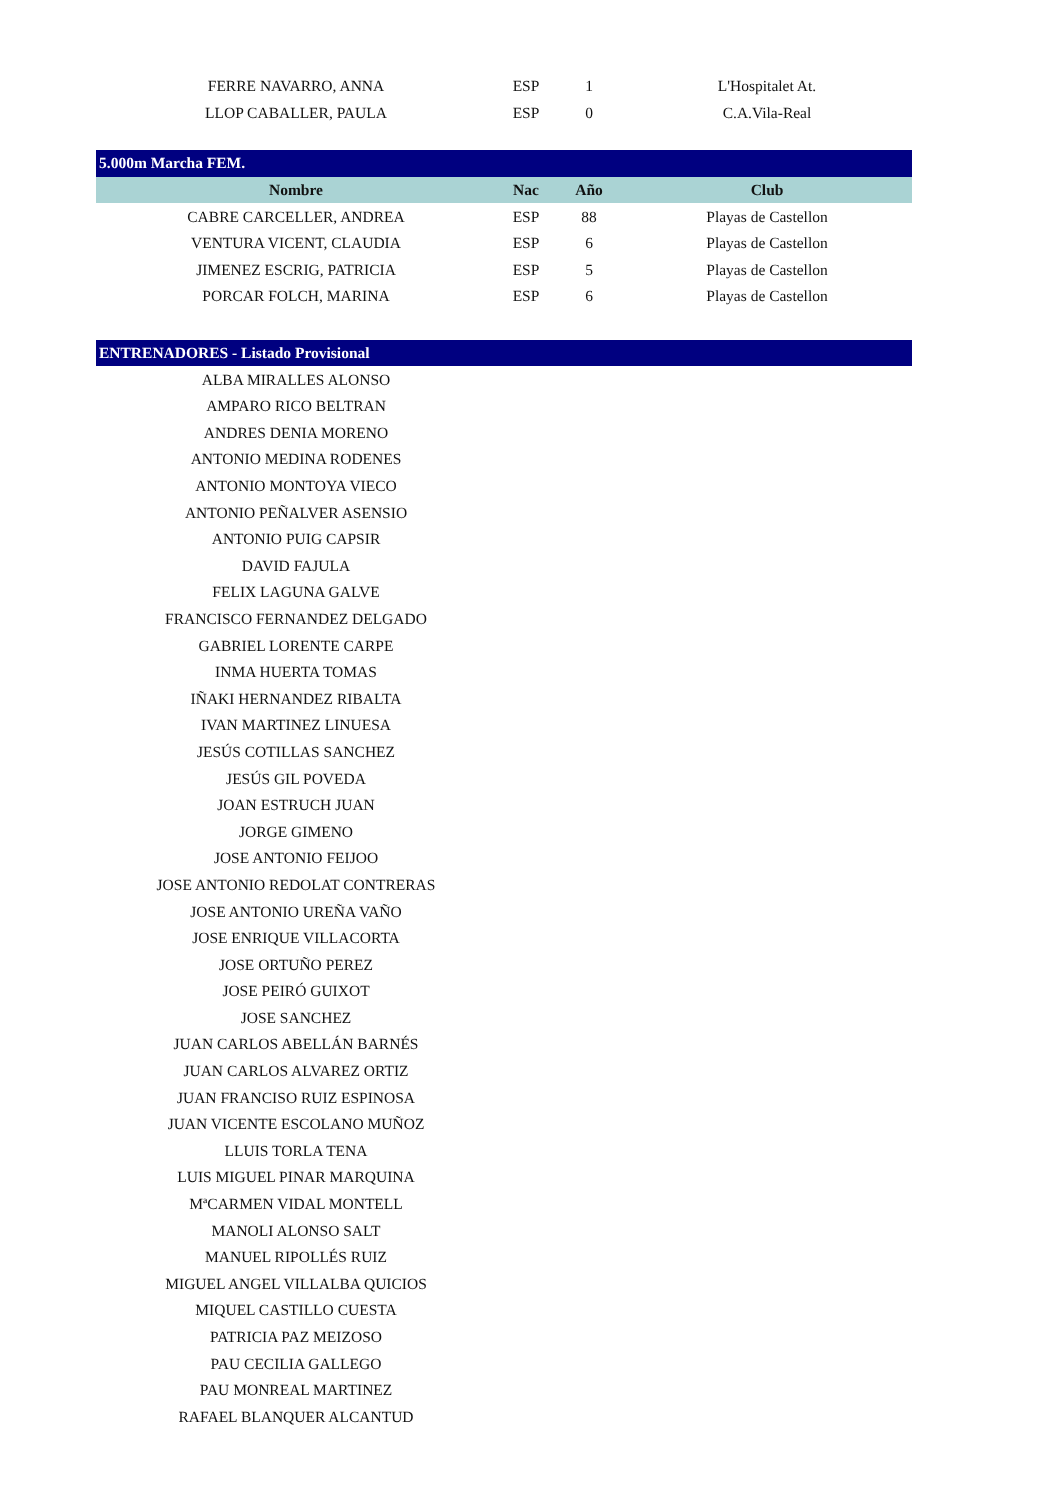| FERRE NAVARRO, ANNA | ESP | 1 | L'Hospitalet At. |
| LLOP CABALLER, PAULA | ESP | 0 | C.A.Vila-Real |
| 5.000m Marcha FEM. | | | |
| Nombre | Nac | Año | Club |
| CABRE CARCELLER, ANDREA | ESP | 88 | Playas de Castellon |
| VENTURA VICENT, CLAUDIA | ESP | 6 | Playas de Castellon |
| JIMENEZ ESCRIG, PATRICIA | ESP | 5 | Playas de Castellon |
| PORCAR FOLCH, MARINA | ESP | 6 | Playas de Castellon |
| ENTRENADORES - Listado Provisional | | | |
| ALBA MIRALLES ALONSO | | | |
| AMPARO RICO BELTRAN | | | |
| ANDRES DENIA MORENO | | | |
| ANTONIO MEDINA RODENES | | | |
| ANTONIO MONTOYA VIECO | | | |
| ANTONIO PEÑALVER ASENSIO | | | |
| ANTONIO PUIG CAPSIR | | | |
| DAVID FAJULA | | | |
| FELIX LAGUNA GALVE | | | |
| FRANCISCO FERNANDEZ DELGADO | | | |
| GABRIEL LORENTE CARPE | | | |
| INMA HUERTA TOMAS | | | |
| IÑAKI HERNANDEZ RIBALTA | | | |
| IVAN MARTINEZ LINUESA | | | |
| JESÚS COTILLAS SANCHEZ | | | |
| JESÚS GIL POVEDA | | | |
| JOAN ESTRUCH JUAN | | | |
| JORGE GIMENO | | | |
| JOSE ANTONIO FEIJOO | | | |
| JOSE ANTONIO REDOLAT CONTRERAS | | | |
| JOSE ANTONIO UREÑA VAÑO | | | |
| JOSE ENRIQUE VILLACORTA | | | |
| JOSE ORTUÑO PEREZ | | | |
| JOSE PEIRÓ GUIXOT | | | |
| JOSE SANCHEZ | | | |
| JUAN CARLOS ABELLÁN BARNÉS | | | |
| JUAN CARLOS ALVAREZ ORTIZ | | | |
| JUAN FRANCISO RUIZ ESPINOSA | | | |
| JUAN VICENTE ESCOLANO MUÑOZ | | | |
| LLUIS TORLA TENA | | | |
| LUIS MIGUEL PINAR MARQUINA | | | |
| MªCARMEN VIDAL MONTELL | | | |
| MANOLI ALONSO SALT | | | |
| MANUEL RIPOLLÉS RUIZ | | | |
| MIGUEL ANGEL VILLALBA QUICIOS | | | |
| MIQUEL CASTILLO CUESTA | | | |
| PATRICIA PAZ MEIZOSO | | | |
| PAU CECILIA GALLEGO | | | |
| PAU MONREAL MARTINEZ | | | |
| RAFAEL BLANQUER ALCANTUD | | | |